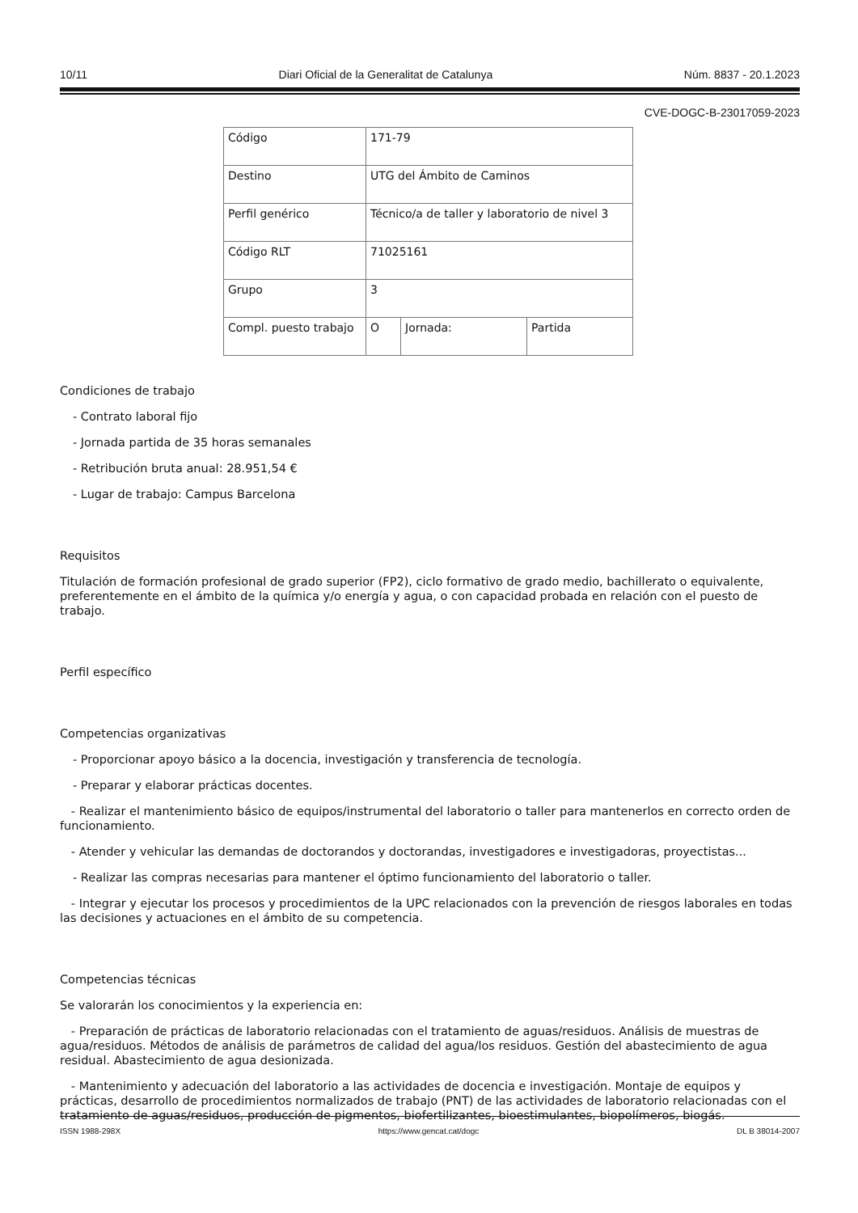10/11 Diari Oficial de la Generalitat de Catalunya Núm. 8837 - 20.1.2023
CVE-DOGC-B-23017059-2023
| Código | 171-79 | | |
| Destino | UTG del Ámbito de Caminos | | |
| Perfil genérico | Técnico/a de taller y laboratorio de nivel 3 | | |
| Código RLT | 71025161 | | |
| Grupo | 3 | | |
| Compl. puesto trabajo | O | Jornada: | Partida |
Condiciones de trabajo
- Contrato laboral fijo
- Jornada partida de 35 horas semanales
- Retribución bruta anual: 28.951,54 €
- Lugar de trabajo: Campus Barcelona
Requisitos
Titulación de formación profesional de grado superior (FP2), ciclo formativo de grado medio, bachillerato o equivalente, preferentemente en el ámbito de la química y/o energía y agua, o con capacidad probada en relación con el puesto de trabajo.
Perfil específico
Competencias organizativas
- Proporcionar apoyo básico a la docencia, investigación y transferencia de tecnología.
- Preparar y elaborar prácticas docentes.
- Realizar el mantenimiento básico de equipos/instrumental del laboratorio o taller para mantenerlos en correcto orden de funcionamiento.
- Atender y vehicular las demandas de doctorandos y doctorandas, investigadores e investigadoras, proyectistas...
- Realizar las compras necesarias para mantener el óptimo funcionamiento del laboratorio o taller.
- Integrar y ejecutar los procesos y procedimientos de la UPC relacionados con la prevención de riesgos laborales en todas las decisiones y actuaciones en el ámbito de su competencia.
Competencias técnicas
Se valorarán los conocimientos y la experiencia en:
- Preparación de prácticas de laboratorio relacionadas con el tratamiento de aguas/residuos. Análisis de muestras de agua/residuos. Métodos de análisis de parámetros de calidad del agua/los residuos. Gestión del abastecimiento de agua residual. Abastecimiento de agua desionizada.
- Mantenimiento y adecuación del laboratorio a las actividades de docencia e investigación. Montaje de equipos y prácticas, desarrollo de procedimientos normalizados de trabajo (PNT) de las actividades de laboratorio relacionadas con el tratamiento de aguas/residuos, producción de pigmentos, biofertilizantes, bioestimulantes, biopolímeros, biogás.
ISSN 1988-298X https://www.gencat.cat/dogc DL B 38014-2007